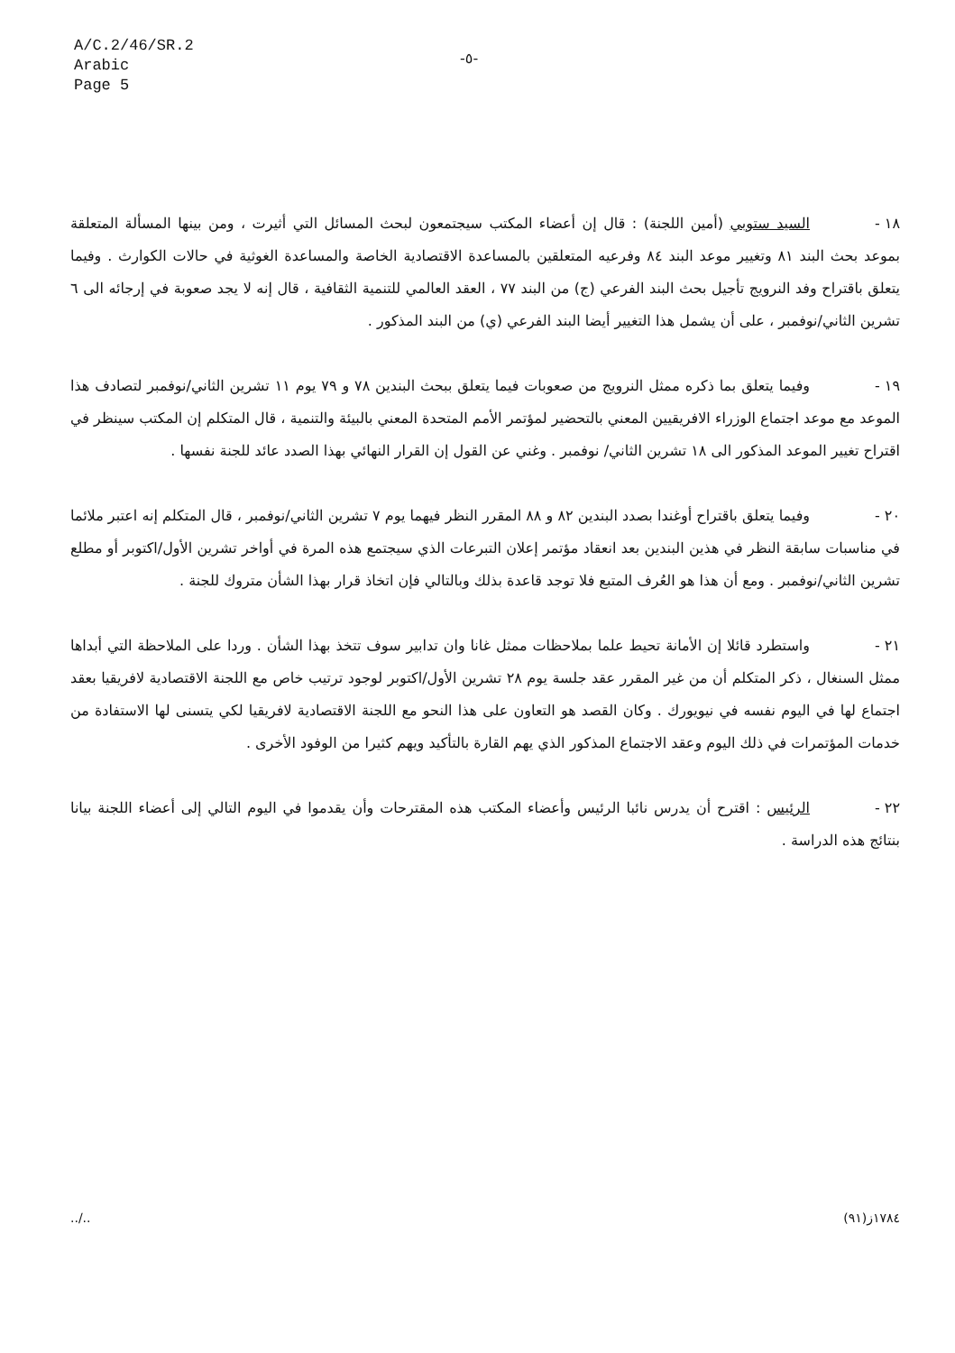A/C.2/46/SR.2
Arabic
Page 5
-٥-
١٨ - السيد ستوبي (أمين اللجنة) : قال إن أعضاء المكتب سيجتمعون لبحث المسائل التي أثيرت ، ومن بينها المسألة المتعلقة بموعد بحث البند ٨١ وتغيير موعد البند ٨٤ وفرعيه المتعلقين بالمساعدة الاقتصادية الخاصة والمساعدة الغوثية في حالات الكوارث . وفيما يتعلق باقتراح وفد النرويج تأجيل بحث البند الفرعي (ج) من البند ٧٧ ، العقد العالمي للتنمية الثقافية ، قال إنه لا يجد صعوبة في إرجائه الى ٦ تشرين الثاني/نوفمبر ، على أن يشمل هذا التغيير أيضا البند الفرعي (ي) من البند المذكور .
١٩ - وفيما يتعلق بما ذكره ممثل النرويج من صعوبات فيما يتعلق ببحث البندين ٧٨ و ٧٩ يوم ١١ تشرين الثاني/نوفمبر لتصادف هذا الموعد مع موعد اجتماع الوزراء الافريقيين المعني بالتحضير لمؤتمر الأمم المتحدة المعني بالبيئة والتنمية ، قال المتكلم إن المكتب سينظر في اقتراح تغيير الموعد المذكور الى ١٨ تشرين الثاني/ نوفمبر . وغني عن القول إن القرار النهائي بهذا الصدد عائد للجنة نفسها .
٢٠ - وفيما يتعلق باقتراح أوغندا بصدد البندين ٨٢ و ٨٨ المقرر النظر فيهما يوم ٧ تشرين الثاني/نوفمبر ، قال المتكلم إنه اعتبر ملائما في مناسبات سابقة النظر في هذين البندين بعد انعقاد مؤتمر إعلان التبرعات الذي سيجتمع هذه المرة في أواخر تشرين الأول/اكتوبر أو مطلع تشرين الثاني/نوفمبر . ومع أن هذا هو العُرف المتبع فلا توجد قاعدة بذلك وبالتالي فإن اتخاذ قرار بهذا الشأن متروك للجنة .
٢١ - واستطرد قائلا إن الأمانة تحيط علما بملاحظات ممثل غانا وان تدابير سوف تتخذ بهذا الشأن . وردا على الملاحظة التي أبداها ممثل السنغال ، ذكر المتكلم أن من غير المقرر عقد جلسة يوم ٢٨ تشرين الأول/اكتوبر لوجود ترتيب خاص مع اللجنة الاقتصادية لافريقيا بعقد اجتماع لها في اليوم نفسه في نيويورك . وكان القصد هو التعاون على هذا النحو مع اللجنة الاقتصادية لافريقيا لكي يتسنى لها الاستفادة من خدمات المؤتمرات في ذلك اليوم وعقد الاجتماع المذكور الذي يهم القارة بالتأكيد ويهم كثيرا من الوفود الأخرى .
٢٢ - الرئيس : اقترح أن يدرس نائبا الرئيس وأعضاء المكتب هذه المقترحات وأن يقدموا في اليوم التالي إلى أعضاء اللجنة بيانا بنتائج هذه الدراسة .
../.. ١٧٨٤ز(٩١)